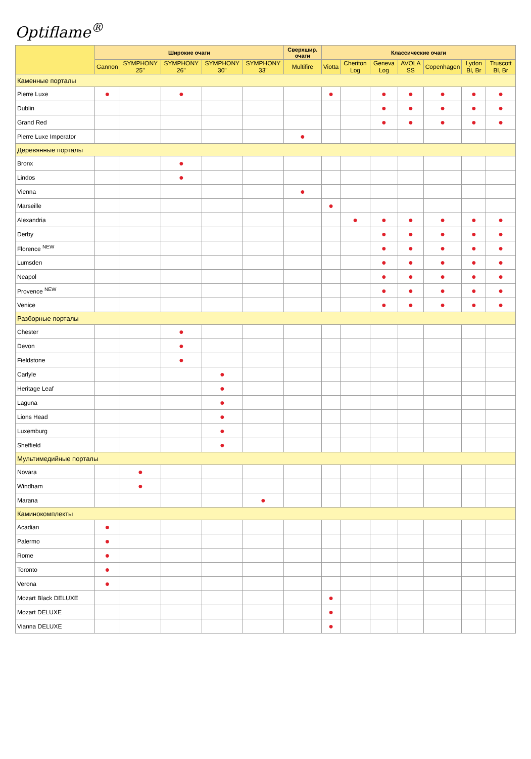Optiflame<sup>®</sup>
| | Широкие очаги | | | | | Сверхшир. очаги | Классические очаги | | | | | | |
| --- | --- | --- | --- | --- | --- | --- | --- | --- | --- | --- | --- | --- | --- |
| | Gannon | SYMPHONY 25" | SYMPHONY 26" | SYMPHONY 30" | SYMPHONY 33" | Multifire | Viotta | Cheriton Log | Geneva Log | AVOLA SS | Copenhagen | Lydon Bl, Br | Truscott Bl, Br |
| Каменные порталы | | | | | | | | | | | | | |
| Pierre Luxe | ● | | ● | | | | ● | | ● | ● | ● | ● | ● |
| Dublin | | | | | | | | | ● | ● | ● | ● | ● |
| Grand Red | | | | | | | | | ● | ● | ● | ● | ● |
| Pierre Luxe Imperator | | | | | | ● | | | | | | | |
| Деревянные порталы | | | | | | | | | | | | | |
| Bronx | | | ● | | | | | | | | | | |
| Lindos | | | ● | | | | | | | | | | |
| Vienna | | | | | | ● | | | | | | | |
| Marseille | | | | | | | ● | | | | | | |
| Alexandria | | | | | | | | ● | ● | ● | ● | ● | ● |
| Derby | | | | | | | | | ● | ● | ● | ● | ● |
| Florence <sup>NEW</sup> | | | | | | | | | ● | ● | ● | ● | ● |
| Lumsden | | | | | | | | | ● | ● | ● | ● | ● |
| Neapol | | | | | | | | | ● | ● | ● | ● | ● |
| Provence <sup>NEW</sup> | | | | | | | | | ● | ● | ● | ● | ● |
| Venice | | | | | | | | | ● | ● | ● | ● | ● |
| Разборные порталы | | | | | | | | | | | | | |
| Chester | | | ● | | | | | | | | | | |
| Devon | | | ● | | | | | | | | | | |
| Fieldstone | | | ● | | | | | | | | | | |
| Carlyle | | | | ● | | | | | | | | | |
| Heritage Leaf | | | | ● | | | | | | | | | |
| Laguna | | | | ● | | | | | | | | | |
| Lions Head | | | | ● | | | | | | | | | |
| Luxemburg | | | | ● | | | | | | | | | |
| Sheffield | | | | ● | | | | | | | | | |
| Мультимедийные порталы | | | | | | | | | | | | | |
| Novara | | ● | | | | | | | | | | | |
| Windham | | ● | | | | | | | | | | | |
| Marana | | | | | ● | | | | | | | | |
| Каминокомплекты | | | | | | | | | | | | | |
| Acadian | ● | | | | | | | | | | | | |
| Palermo | ● | | | | | | | | | | | | |
| Rome | ● | | | | | | | | | | | | |
| Toronto | ● | | | | | | | | | | | | |
| Verona | ● | | | | | | | | | | | | |
| Mozart Black DELUXE | | | | | | | ● | | | | | | |
| Mozart DELUXE | | | | | | | ● | | | | | | |
| Vianna DELUXE | | | | | | | ● | | | | | | |